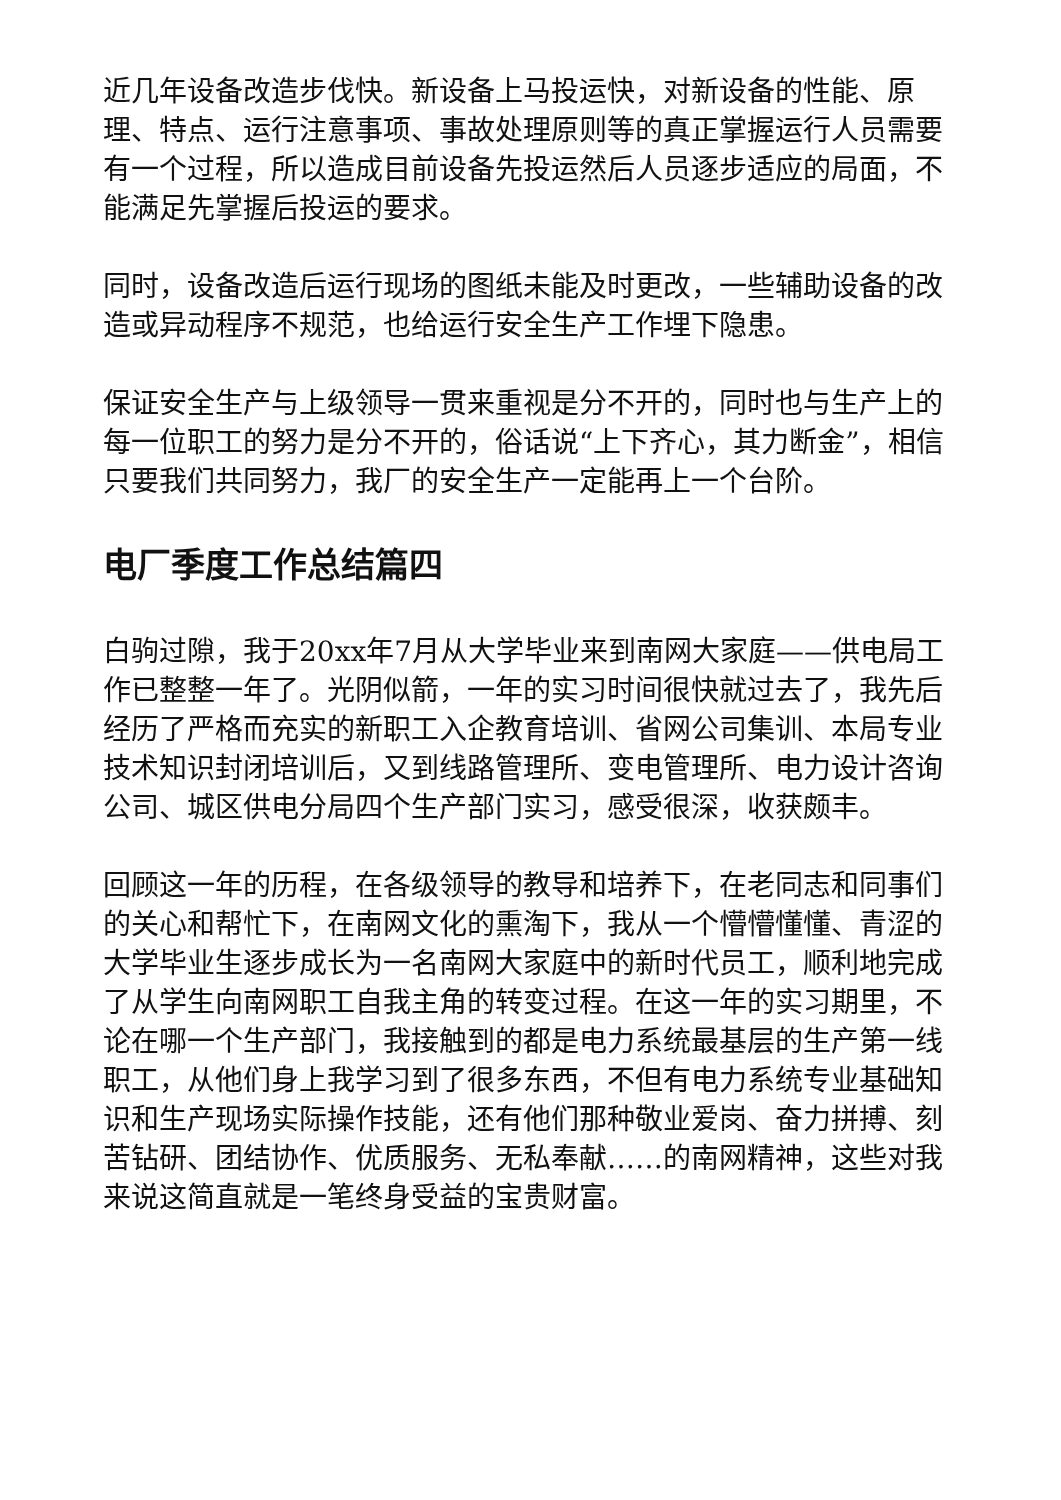近几年设备改造步伐快。新设备上马投运快，对新设备的性能、原理、特点、运行注意事项、事故处理原则等的真正掌握运行人员需要有一个过程，所以造成目前设备先投运然后人员逐步适应的局面，不能满足先掌握后投运的要求。
同时，设备改造后运行现场的图纸未能及时更改，一些辅助设备的改造或异动程序不规范，也给运行安全生产工作埋下隐患。
保证安全生产与上级领导一贯来重视是分不开的，同时也与生产上的每一位职工的努力是分不开的，俗话说“上下齐心，其力断金”，相信只要我们共同努力，我厂的安全生产一定能再上一个台阶。
电厂季度工作总结篇四
白驹过隙，我于20xx年7月从大学毕业来到南网大家庭——供电局工作已整整一年了。光阴似箭，一年的实习时间很快就过去了，我先后经历了严格而充实的新职工入企教育培训、省网公司集训、本局专业技术知识封闭培训后，又到线路管理所、变电管理所、电力设计咨询公司、城区供电分局四个生产部门实习，感受很深，收获颇丰。
回顾这一年的历程，在各级领导的教导和培养下，在老同志和同事们的关心和帮忙下，在南网文化的熏淘下，我从一个懵懵懂懂、青涩的大学毕业生逐步成长为一名南网大家庭中的新时代员工，顺利地完成了从学生向南网职工自我主角的转变过程。在这一年的实习期里，不论在哪一个生产部门，我接触到的都是电力系统最基层的生产第一线职工，从他们身上我学习到了很多东西，不但有电力系统专业基础知识和生产现场实际操作技能，还有他们那种敬业爱岗、奋力拼搏、刻苦钻研、团结协作、优质服务、无私奉献……的南网精神，这些对我来说这简直就是一笔终身受益的宝贵财富。